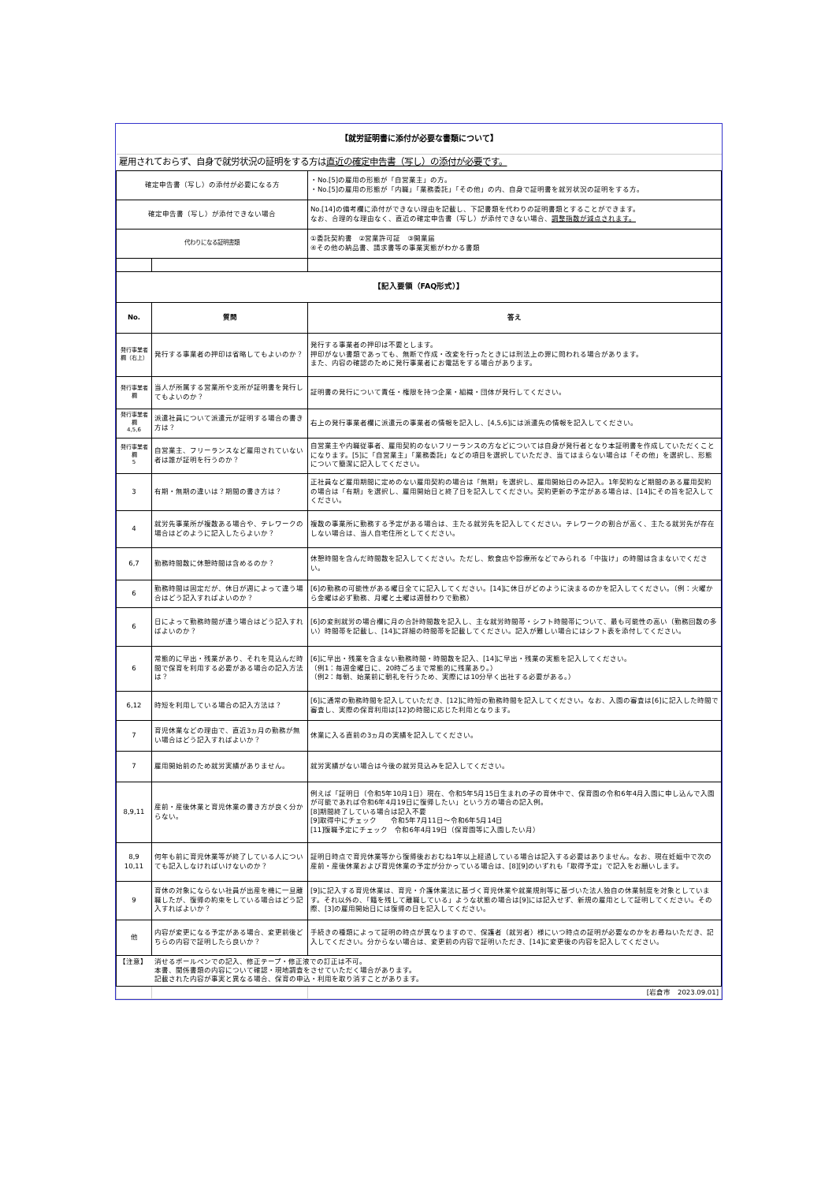| 【就労証明書に添付が必要な書類について】 | | |
| 雇用されておらず、自身で就労状況の証明をする方は 直近の確定申告書（写し）の添付が必要です。 | | |
| 確定申告書（写し）の添付が必要になる方 | | ・No.[5]の雇用の形態が「自営業主」の方。 ・No.[5]の雇用の形態が「内職」「業務委託」「その他」の内、自身で証明書を就労状況の証明をする方。 |
| 確定申告書（写し）が添付できない場合 | | No.[14]の備考欄に添付ができない理由を記載し、下記書類を代わりの証明書類とすることができます。 なお、合理的な理由なく、直近の確定申告書（写し）が添付できない場合、 調整指数が減点されます。 |
| 代わりになる証明書類 | | ①委託契約書 ②営業許可証 ③開業届 ④その他の納品書、請求書等の事業実態がわかる書類 |
| 【記入要領（FAQ形式）】 | | |
| No. | 質問 | 答え |
| 発行事業者欄（右上） | 発行する事業者の押印は省略してもよいのか？ | 発行する事業者の押印は不要とします。 押印がない書類であっても、無断で作成・改変を行ったときには刑法上の罪に問われる場合があります。 また、内容の確認のために発行事業者にお電話をする場合があります。 |
| 発行事業者欄 | 当人が所属する営業所や支所が証明書を発行してもよいのか？ | 証明書の発行について責任・権限を持つ企業・組織・団体が発行してください。 |
| 発行事業者欄 4,5,6 | 派遣社員について派遣元が証明する場合の書き方は？ | 右上の発行事業者欄に派遣元の事業者の情報を記入し、[4,5,6]には派遣先の情報を記入してください。 |
| 発行事業者欄 5 | 自営業主、フリーランスなど雇用されていない者は誰が証明を行うのか？ | 自営業主や内職従事者、雇用契約のないフリーランスの方などについては自身が発行者となり本証明書を作成していただくことになります。[5]に「自営業主」「業務委託」などの項目を選択していただき、当てはまらない場合は「その他」を選択し、形態について簡潔に記入してください。 |
| 3 | 有期・無期の違いは？期間の書き方は？ | 正社員など雇用期間に定めのない雇用契約の場合は「無期」を選択し、雇用開始日のみ記入。1年契約など期間のある雇用契約の場合は「有期」を選択し、雇用開始日と終了日を記入してください。契約更新の予定がある場合は、[14]にその旨を記入してください。 |
| 4 | 就労先事業所が複数ある場合や、テレワークの場合はどのように記入したらよいか？ | 複数の事業所に勤務する予定がある場合は、主たる就労先を記入してください。テレワークの割合が高く、主たる就労先が存在しない場合は、当人自宅住所としてください。 |
| 6,7 | 勤務時間数に休憩時間は含めるのか？ | 休憩時間を含んだ時間数を記入してください。ただし、飲食店や診療所などでみられる「中抜け」の時間は含まないでください。 |
| 6 | 勤務時間は固定だが、休日が週によって違う場合はどう記入すればよいのか？ | [6]の勤務の可能性がある曜日全てに記入してください。[14]に休日がどのように決まるのかを記入してください。（例：火曜から金曜は必ず勤務、月曜と土曜は週替わりで勤務） |
| 6 | 日によって勤務時間が違う場合はどう記入すればよいのか？ | [6]の変則就労の場合欄に月の合計時間数を記入し、主な就労時間帯・シフト時間帯について、最も可能性の高い（勤務回数の多い）時間帯を記載し、[14]に詳細の時間帯を記載してください。記入が難しい場合にはシフト表を添付してください。 |
| 6 | 常態的に早出・残業があり、それを見込んだ時間で保育を利用する必要がある場合の記入方法は？ | [6]に早出・残業を含まない勤務時間・時間数を記入、[14]に早出・残業の実態を記入してください。 （例1：毎週金曜日に、20時ごろまで常態的に残業あり。） （例2：毎朝、始業前に朝礼を行うため、実際には10分早く出社する必要がある。） |
| 6,12 | 時短を利用している場合の記入方法は？ | [6]に通常の勤務時間を記入していただき、[12]に時短の勤務時間を記入してください。なお、入園の審査は[6]に記入した時間で審査し、実際の保育利用は[12]の時間に応じた利用となります。 |
| 7 | 育児休業などの理由で、直近3ヵ月の勤務が無い場合はどう記入すればよいか？ | 休業に入る直前の3ヵ月の実績を記入してください。 |
| 7 | 雇用開始前のため就労実績がありません。 | 就労実績がない場合は今後の就労見込みを記入してください。 |
| 8,9,11 | 産前・産後休業と育児休業の書き方が良く分からない。 | 例えば「証明日（令和5年10月1日）現在、令和5年5月15日生まれの子の育休中で、保育園の令和6年4月入園に申し込んで入園が可能であれば令和6年4月19日に復帰したい」という方の場合の記入例。 [8]期間終了している場合は記入不要 [9]取得中にチェック 令和5年7月11日～令和6年5月14日 [11]復職予定にチェック 令和6年4月19日（保育園等に入園したい月） |
| 8,9 10,11 | 何年も前に育児休業等が終了している人についても記入しなければいけないのか？ | 証明日時点で育児休業等から復帰後おおむね1年以上経過している場合は記入する必要はありません。なお、現在妊娠中で次の産前・産後休業および育児休業の予定が分かっている場合は、[8][9]のいずれも「取得予定」で記入をお願いします。 |
| 9 | 育休の対象にならない社員が出産を機に一旦離職したが、復帰の約束をしている場合はどう記入すればよいか？ | [9]に記入する育児休業は、育児・介護休業法に基づく育児休業や就業規則等に基づいた法人独自の休業制度を対象としています。それ以外の、「籍を残して離職している」ような状態の場合は[9]には記入せず、新規の雇用として証明してください。その際、[3]の雇用開始日には復帰の日を記入してください。 |
| 他 | 内容が変更になる予定がある場合、変更前後どちらの内容で証明したら良いか？ | 手続きの種類によって証明の時点が異なりますので、保護者（就労者）様にいつ時点の証明が必要なのかをお尋ねいただき、記入してください。分からない場合は、変更前の内容で証明いただき、[14]に変更後の内容を記入してください。 |
| 【注意】 | 消せるボールペンでの記入、修正テープ・修正液での訂正は不可。 本書、関係書類の内容について確認・現地調査をさせていただく場合があります。 記載された内容が事実と異なる場合、保育の申込・利用を取り消すことがあります。 | |
| | | [岩倉市 2023.09.01] |